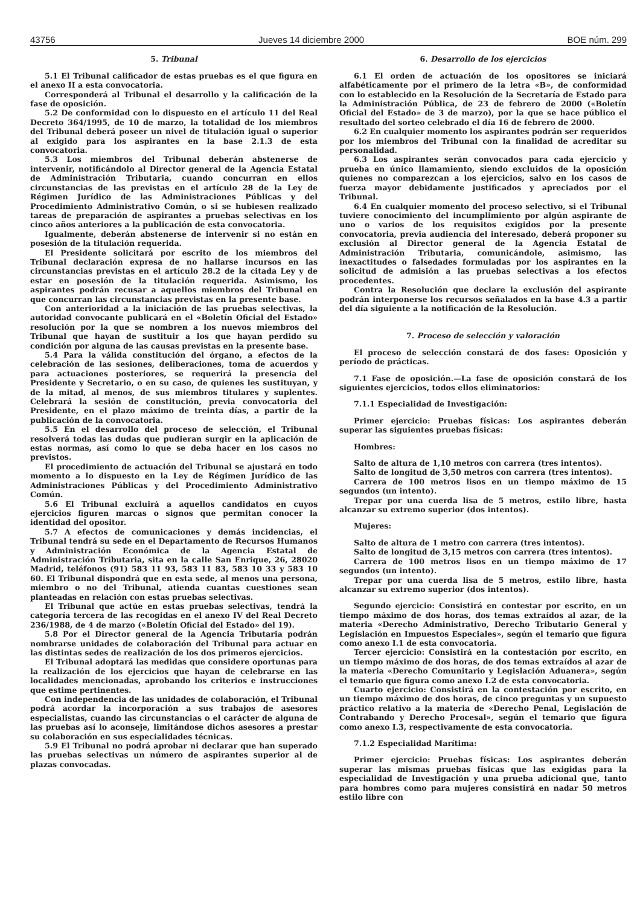43756 Jueves 14 diciembre 2000 BOE núm. 299
5. Tribunal
5.1 El Tribunal calificador de estas pruebas es el que figura en el anexo II a esta convocatoria.
Corresponderá al Tribunal el desarrollo y la calificación de la fase de oposición.
5.2 De conformidad con lo dispuesto en el artículo 11 del Real Decreto 364/1995, de 10 de marzo, la totalidad de los miembros del Tribunal deberá poseer un nivel de titulación igual o superior al exigido para los aspirantes en la base 2.1.3 de esta convocatoria.
5.3 Los miembros del Tribunal deberán abstenerse de intervenir, notificándolo al Director general de la Agencia Estatal de Administración Tributaria, cuando concurran en ellos circunstancias de las previstas en el artículo 28 de la Ley de Régimen Jurídico de las Administraciones Públicas y del Procedimiento Administrativo Común, o si se hubiesen realizado tareas de preparación de aspirantes a pruebas selectivas en los cinco años anteriores a la publicación de esta convocatoria.
Igualmente, deberán abstenerse de intervenir si no están en posesión de la titulación requerida.
El Presidente solicitará por escrito de los miembros del Tribunal declaración expresa de no hallarse incursos en las circunstancias previstas en el artículo 28.2 de la citada Ley y de estar en posesión de la titulación requerida. Asimismo, los aspirantes podrán recusar a aquellos miembros del Tribunal en que concurran las circunstancias previstas en la presente base.
Con anterioridad a la iniciación de las pruebas selectivas, la autoridad convocante publicará en el «Boletín Oficial del Estado» resolución por la que se nombren a los nuevos miembros del Tribunal que hayan de sustituir a los que hayan perdido su condición por alguna de las causas previstas en la presente base.
5.4 Para la válida constitución del órgano, a efectos de la celebración de las sesiones, deliberaciones, toma de acuerdos y para actuaciones posteriores, se requerirá la presencia del Presidente y Secretario, o en su caso, de quienes les sustituyan, y de la mitad, al menos, de sus miembros titulares y suplentes. Celebrará la sesión de constitución, previa convocatoria del Presidente, en el plazo máximo de treinta días, a partir de la publicación de la convocatoria.
5.5 En el desarrollo del proceso de selección, el Tribunal resolverá todas las dudas que pudieran surgir en la aplicación de estas normas, así como lo que se deba hacer en los casos no previstos.
El procedimiento de actuación del Tribunal se ajustará en todo momento a lo dispuesto en la Ley de Régimen Jurídico de las Administraciones Públicas y del Procedimiento Administrativo Común.
5.6 El Tribunal excluirá a aquellos candidatos en cuyos ejercicios figuren marcas o signos que permitan conocer la identidad del opositor.
5.7 A efectos de comunicaciones y demás incidencias, el Tribunal tendrá su sede en el Departamento de Recursos Humanos y Administración Económica de la Agencia Estatal de Administración Tributaria, sita en la calle San Enrique, 26, 28020 Madrid, teléfonos (91) 583 11 93, 583 11 83, 583 10 33 y 583 10 60. El Tribunal dispondrá que en esta sede, al menos una persona, miembro o no del Tribunal, atienda cuantas cuestiones sean planteadas en relación con estas pruebas selectivas.
El Tribunal que actúe en estas pruebas selectivas, tendrá la categoría tercera de las recogidas en el anexo IV del Real Decreto 236/1988, de 4 de marzo («Boletín Oficial del Estado» del 19).
5.8 Por el Director general de la Agencia Tributaria podrán nombrarse unidades de colaboración del Tribunal para actuar en las distintas sedes de realización de los dos primeros ejercicios.
El Tribunal adoptará las medidas que considere oportunas para la realización de los ejercicios que hayan de celebrarse en las localidades mencionadas, aprobando los criterios e instrucciones que estime pertinentes.
Con independencia de las unidades de colaboración, el Tribunal podrá acordar la incorporación a sus trabajos de asesores especialistas, cuando las circunstancias o el carácter de alguna de las pruebas así lo aconseje, limitándose dichos asesores a prestar su colaboración en sus especialidades técnicas.
5.9 El Tribunal no podrá aprobar ni declarar que han superado las pruebas selectivas un número de aspirantes superior al de plazas convocadas.
6. Desarrollo de los ejercicios
6.1 El orden de actuación de los opositores se iniciará alfabéticamente por el primero de la letra «B», de conformidad con lo establecido en la Resolución de la Secretaría de Estado para la Administración Pública, de 23 de febrero de 2000 («Boletín Oficial del Estado» de 3 de marzo), por la que se hace público el resultado del sorteo celebrado el día 16 de febrero de 2000.
6.2 En cualquier momento los aspirantes podrán ser requeridos por los miembros del Tribunal con la finalidad de acreditar su personalidad.
6.3 Los aspirantes serán convocados para cada ejercicio y prueba en único llamamiento, siendo excluidos de la oposición quienes no comparezcan a los ejercicios, salvo en los casos de fuerza mayor debidamente justificados y apreciados por el Tribunal.
6.4 En cualquier momento del proceso selectivo, si el Tribunal tuviere conocimiento del incumplimiento por algún aspirante de uno o varios de los requisitos exigidos por la presente convocatoria, previa audiencia del interesado, deberá proponer su exclusión al Director general de la Agencia Estatal de Administración Tributaria, comunicándole, asimismo, las inexactitudes o falsedades formuladas por los aspirantes en la solicitud de admisión a las pruebas selectivas a los efectos procedentes.
Contra la Resolución que declare la exclusión del aspirante podrán interponerse los recursos señalados en la base 4.3 a partir del día siguiente a la notificación de la Resolución.
7. Proceso de selección y valoración
El proceso de selección constará de dos fases: Oposición y período de prácticas.
7.1 Fase de oposición.—La fase de oposición constará de los siguientes ejercicios, todos ellos eliminatorios:
7.1.1 Especialidad de Investigación:
Primer ejercicio: Pruebas físicas: Los aspirantes deberán superar las siguientes pruebas físicas:
Hombres:
Salto de altura de 1,10 metros con carrera (tres intentos).
Salto de longitud de 3,50 metros con carrera (tres intentos).
Carrera de 100 metros lisos en un tiempo máximo de 15 segundos (un intento).
Trepar por una cuerda lisa de 5 metros, estilo libre, hasta alcanzar su extremo superior (dos intentos).
Mujeres:
Salto de altura de 1 metro con carrera (tres intentos).
Salto de longitud de 3,15 metros con carrera (tres intentos).
Carrera de 100 metros lisos en un tiempo máximo de 17 segundos (un intento).
Trepar por una cuerda lisa de 5 metros, estilo libre, hasta alcanzar su extremo superior (dos intentos).
Segundo ejercicio: Consistirá en contestar por escrito, en un tiempo máximo de dos horas, dos temas extraídos al azar, de la materia «Derecho Administrativo, Derecho Tributario General y Legislación en Impuestos Especiales», según el temario que figura como anexo I.1 de esta convocatoria.
Tercer ejercicio: Consistirá en la contestación por escrito, en un tiempo máximo de dos horas, de dos temas extraídos al azar de la materia «Derecho Comunitario y Legislación Aduanera», según el temario que figura como anexo I.2 de esta convocatoria.
Cuarto ejercicio: Consistirá en la contestación por escrito, en un tiempo máximo de dos horas, de cinco preguntas y un supuesto práctico relativo a la materia de «Derecho Penal, Legislación de Contrabando y Derecho Procesal», según el temario que figura como anexo I.3, respectivamente de esta convocatoria.
7.1.2 Especialidad Marítima:
Primer ejercicio: Pruebas físicas: Los aspirantes deberán superar las mismas pruebas físicas que las exigidas para la especialidad de Investigación y una prueba adicional que, tanto para hombres como para mujeres consistirá en nadar 50 metros estilo libre con